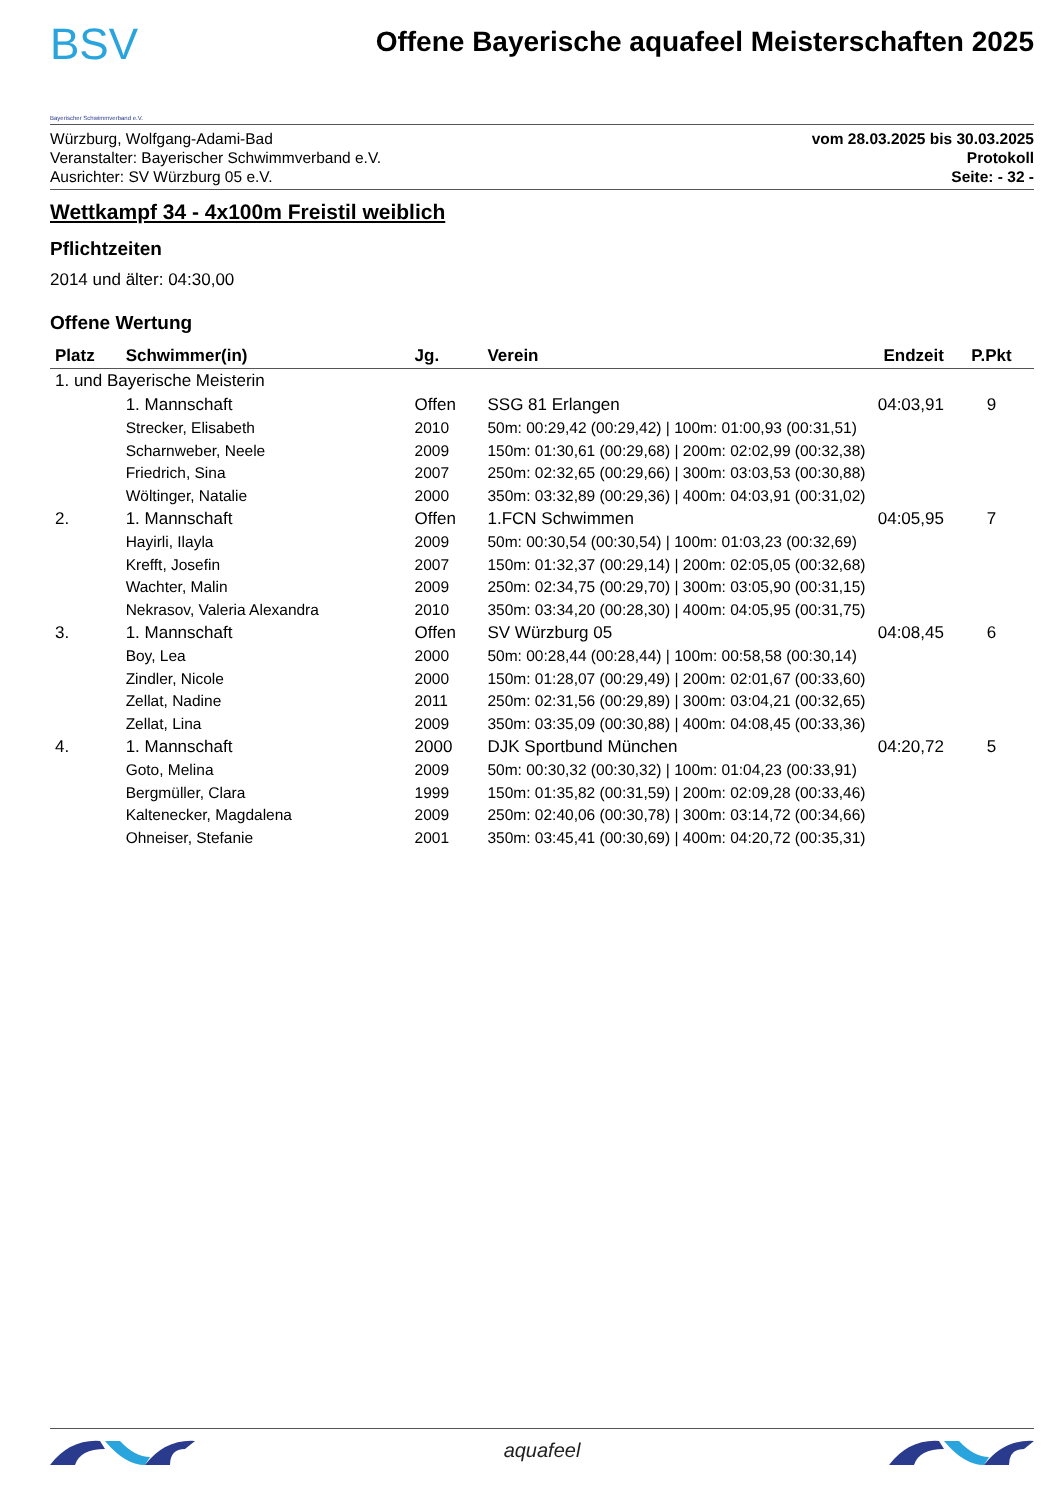BSV
Bayerischer Schwimmverband e.V.
Offene Bayerische aquafeel Meisterschaften 2025
Würzburg, Wolfgang-Adami-Bad
Veranstalter: Bayerischer Schwimmverband e.V.
Ausrichter: SV Würzburg 05 e.V.
vom 28.03.2025 bis 30.03.2025
Protokoll
Seite: - 32 -
Wettkampf 34 - 4x100m Freistil weiblich
Pflichtzeiten
2014 und älter: 04:30,00
Offene Wertung
| Platz | Schwimmer(in) | Jg. | Verein | Endzeit | P.Pkt |
| --- | --- | --- | --- | --- | --- |
| 1. und Bayerische Meisterin | | | | | |
| | 1. Mannschaft | Offen | SSG 81 Erlangen | 04:03,91 | 9 |
| | Strecker, Elisabeth | 2010 | 50m: 00:29,42 (00:29,42) / 100m: 01:00,93 (00:31,51) | | |
| | Scharnweber, Neele | 2009 | 150m: 01:30,61 (00:29,68) / 200m: 02:02,99 (00:32,38) | | |
| | Friedrich, Sina | 2007 | 250m: 02:32,65 (00:29,66) / 300m: 03:03,53 (00:30,88) | | |
| | Wöltinger, Natalie | 2000 | 350m: 03:32,89 (00:29,36) / 400m: 04:03,91 (00:31,02) | | |
| 2. | 1. Mannschaft | Offen | 1.FCN Schwimmen | 04:05,95 | 7 |
| | Hayirli, Ilayla | 2009 | 50m: 00:30,54 (00:30,54) / 100m: 01:03,23 (00:32,69) | | |
| | Krefft, Josefin | 2007 | 150m: 01:32,37 (00:29,14) / 200m: 02:05,05 (00:32,68) | | |
| | Wachter, Malin | 2009 | 250m: 02:34,75 (00:29,70) / 300m: 03:05,90 (00:31,15) | | |
| | Nekrasov, Valeria Alexandra | 2010 | 350m: 03:34,20 (00:28,30) / 400m: 04:05,95 (00:31,75) | | |
| 3. | 1. Mannschaft | Offen | SV Würzburg 05 | 04:08,45 | 6 |
| | Boy, Lea | 2000 | 50m: 00:28,44 (00:28,44) / 100m: 00:58,58 (00:30,14) | | |
| | Zindler, Nicole | 2000 | 150m: 01:28,07 (00:29,49) / 200m: 02:01,67 (00:33,60) | | |
| | Zellat, Nadine | 2011 | 250m: 02:31,56 (00:29,89) / 300m: 03:04,21 (00:32,65) | | |
| | Zellat, Lina | 2009 | 350m: 03:35,09 (00:30,88) / 400m: 04:08,45 (00:33,36) | | |
| 4. | 1. Mannschaft | 2000 | DJK Sportbund München | 04:20,72 | 5 |
| | Goto, Melina | 2009 | 50m: 00:30,32 (00:30,32) / 100m: 01:04,23 (00:33,91) | | |
| | Bergmüller, Clara | 1999 | 150m: 01:35,82 (00:31,59) / 200m: 02:09,28 (00:33,46) | | |
| | Kaltenecker, Magdalena | 2009 | 250m: 02:40,06 (00:30,78) / 300m: 03:14,72 (00:34,66) | | |
| | Ohneiser, Stefanie | 2001 | 350m: 03:45,41 (00:30,69) / 400m: 04:20,72 (00:35,31) | | |
aquafeel